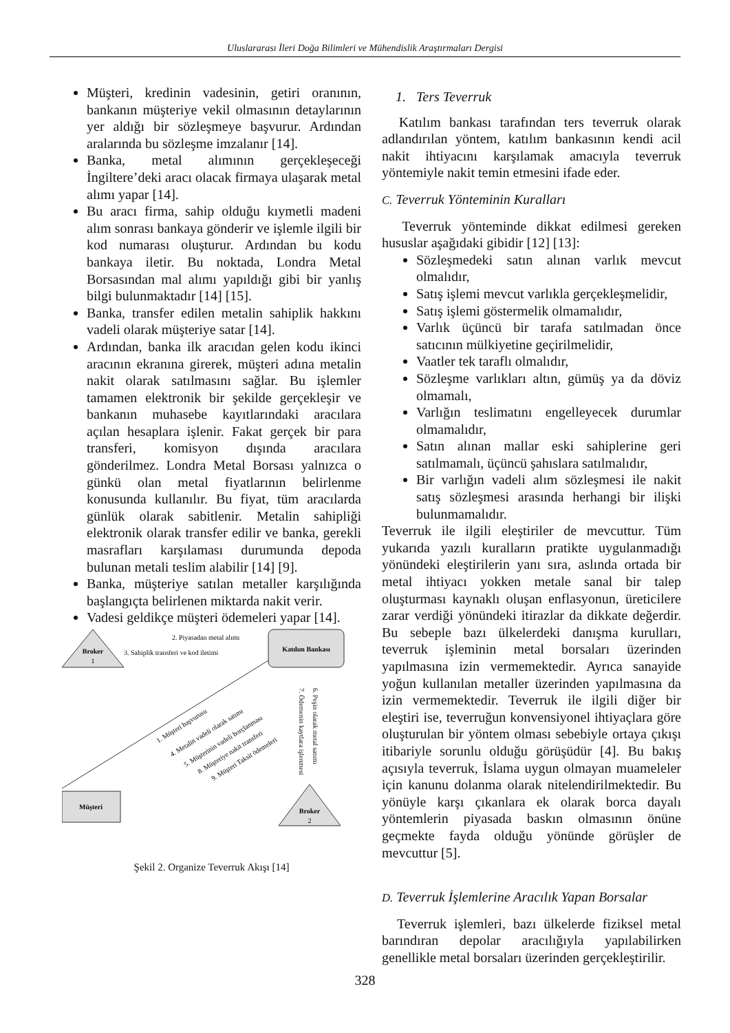Uluslararası İleri Doğa Bilimleri ve Mühendislik Araştırmaları Dergisi
Müşteri, kredinin vadesinin, getiri oranının, bankanın müşteriye vekil olmasının detaylarının yer aldığı bir sözleşmeye başvurur. Ardından aralarında bu sözleşme imzalanır [14].
Banka, metal alımının gerçekleşeceği İngiltere’deki aracı olacak firmaya ulaşarak metal alımı yapar [14].
Bu aracı firma, sahip olduğu kıymetli madeni alım sonrası bankaya gönderir ve işlemle ilgili bir kod numarası oluşturur. Ardından bu kodu bankaya iletir. Bu noktada, Londra Metal Borsasından mal alımı yapıldığı gibi bir yanlış bilgi bulunmaktadır [14] [15].
Banka, transfer edilen metalin sahiplik hakkını vadeli olarak müşteriye satar [14].
Ardından, banka ilk aracıdan gelen kodu ikinci aracının ekranına girerek, müşteri adına metalin nakit olarak satılmasını sağlar. Bu işlemler tamamen elektronik bir şekilde gerçekleşir ve bankanın muhasebe kayıtlarındaki aracılara açılan hesaplara işlenir. Fakat gerçek bir para transferi, komisyon dışında aracılara gönderilmez. Londra Metal Borsası yalnızca o günkü olan metal fiyatlarının belirlenme konusunda kullanılır. Bu fiyat, tüm aracılarda günlük olarak sabitlenir. Metalin sahipliği elektronik olarak transfer edilir ve banka, gerekli masrafları karşılaması durumunda depoda bulunan metali teslim alabilir [14] [9].
Banka, müşteriye satılan metaller karşılığında başlangıçta belirlenen miktarda nakit verir.
Vadesi geldikçe müşteri ödemeleri yapar [14].
Broker
1
Katılım Bankası
2. Piyasadan metal alımı
3. Sahiplik transferi ve kod iletimi
1. Müşteri başvurusu
4. Metalin vadeli olarak satımı
5. Müşterinin vadeli borçlanması
8. Müşteriye nakit transferi
9. Müşteri Taksit ödemeleri
6. Peşin olarak metal satımı
7. Ödemenin kaytlara işlenmesi
Müşteri
Broker
2
Şekil 2. Organize Teverruk Akışı [14]
1. Ters Teverruk
Katılım bankası tarafından ters teverruk olarak adlandırılan yöntem, katılım bankasının kendi acil nakit ihtiyacını karşılamak amacıyla teverruk yöntemiyle nakit temin etmesini ifade eder.
C. Teverruk Yönteminin Kuralları
Teverruk yönteminde dikkat edilmesi gereken hususlar aşağıdaki gibidir [12] [13]:
Sözleşmedeki satın alınan varlık mevcut olmalıdır,
Satış işlemi mevcut varlıkla gerçekleşmelidir,
Satış işlemi göstermelik olmamalıdır,
Varlık üçüncü bir tarafa satılmadan önce satıcının mülkiyetine geçirilmelidir,
Vaatler tek taraflı olmalıdır,
Sözleşme varlıkları altın, gümüş ya da döviz olmamalı,
Varlığın teslimatını engelleyecek durumlar olmamalıdır,
Satın alınan mallar eski sahiplerine geri satılmamalı, üçüncü şahıslara satılmalıdır,
Bir varlığın vadeli alım sözleşmesi ile nakit satış sözleşmesi arasında herhangi bir ilişki bulunmamalıdır.
Teverruk ile ilgili eleştiriler de mevcuttur. Tüm yukarıda yazılı kuralların pratikte uygulanmadığı yönündeki eleştirilerin yanı sıra, aslında ortada bir metal ihtiyacı yokken metale sanal bir talep oluşturması kaynaklı oluşan enflasyonun, üreticilere zarar verdiği yönündeki itirazlar da dikkate değerdir. Bu sebeple bazı ülkelerdeki danışma kurulları, teverruk işleminin metal borsaları üzerinden yapılmasına izin vermemektedir. Ayrıca sanayide yoğun kullanılan metaller üzerinden yapılmasına da izin vermemektedir. Teverruk ile ilgili diğer bir eleştiri ise, teverruğun konvensiyonel ihtiyaçlara göre oluşturulan bir yöntem olması sebebiyle ortaya çıkışı itibariyle sorunlu olduğu görüşüdür [4]. Bu bakış açısıyla teverruk, İslama uygun olmayan muameleler için kanunu dolanma olarak nitelendirilmektedir. Bu yönüyle karşı çıkanlara ek olarak borca dayalı yöntemlerin piyasada baskın olmasının önüne geçmekte fayda olduğu yönünde görüşler de mevcuttur [5].
D. Teverruk İşlemlerine Aracılık Yapan Borsalar
Teverruk işlemleri, bazı ülkelerde fiziksel metal barındıran depolar aracılığıyla yapılabilirken genellikle metal borsaları üzerinden gerçekleştirilir.
328